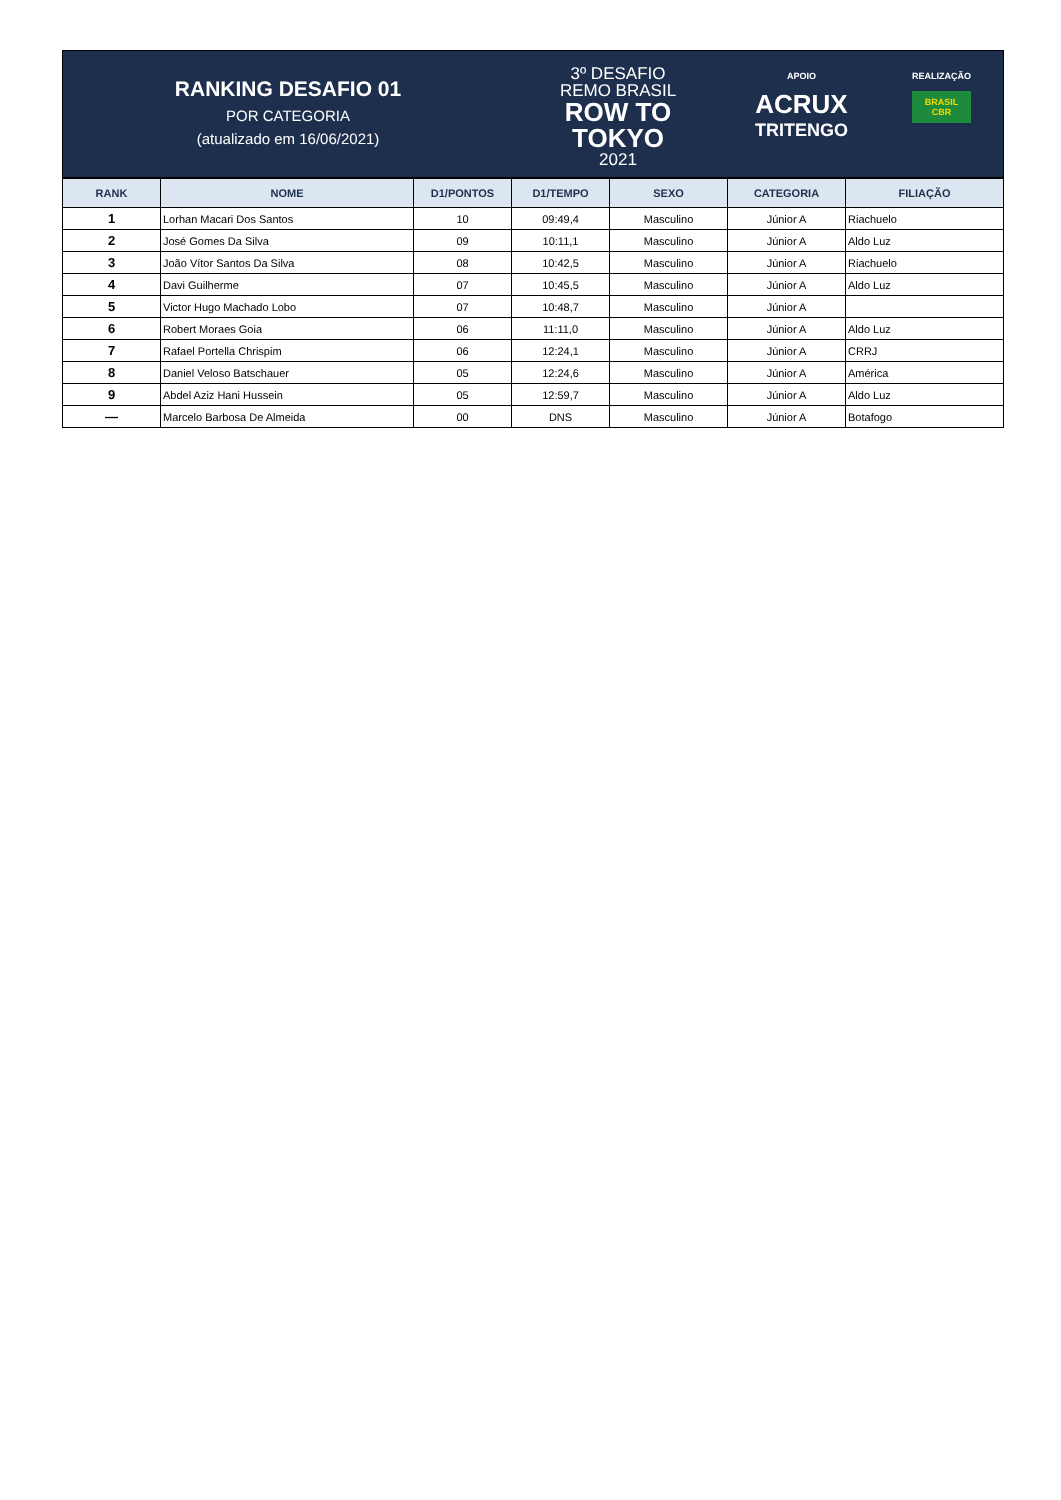RANKING DESAFIO 01
POR CATEGORIA
(atualizado em 16/06/2021)
3º DESAFIO
REMO BRASIL
ROW TO
TOKYO
2021
APOIO
ACRUX
TRITENGO
REALIZAÇÃO
BRASIL
CBR
| RANK | NOME | D1/PONTOS | D1/TEMPO | SEXO | CATEGORIA | FILIAÇÃO |
| --- | --- | --- | --- | --- | --- | --- |
| 1 | Lorhan Macari Dos Santos | 10 | 09:49,4 | Masculino | Júnior A | Riachuelo |
| 2 | José Gomes Da Silva | 09 | 10:11,1 | Masculino | Júnior A | Aldo Luz |
| 3 | João Vítor Santos Da Silva | 08 | 10:42,5 | Masculino | Júnior A | Riachuelo |
| 4 | Davi Guilherme | 07 | 10:45,5 | Masculino | Júnior A | Aldo Luz |
| 5 | Victor Hugo Machado Lobo | 07 | 10:48,7 | Masculino | Júnior A | |
| 6 | Robert Moraes Goia | 06 | 11:11,0 | Masculino | Júnior A | Aldo Luz |
| 7 | Rafael Portella Chrispim | 06 | 12:24,1 | Masculino | Júnior A | CRRJ |
| 8 | Daniel Veloso Batschauer | 05 | 12:24,6 | Masculino | Júnior A | América |
| 9 | Abdel Aziz Hani Hussein | 05 | 12:59,7 | Masculino | Júnior A | Aldo Luz |
| — | Marcelo Barbosa De Almeida | 00 | DNS | Masculino | Júnior A | Botafogo |